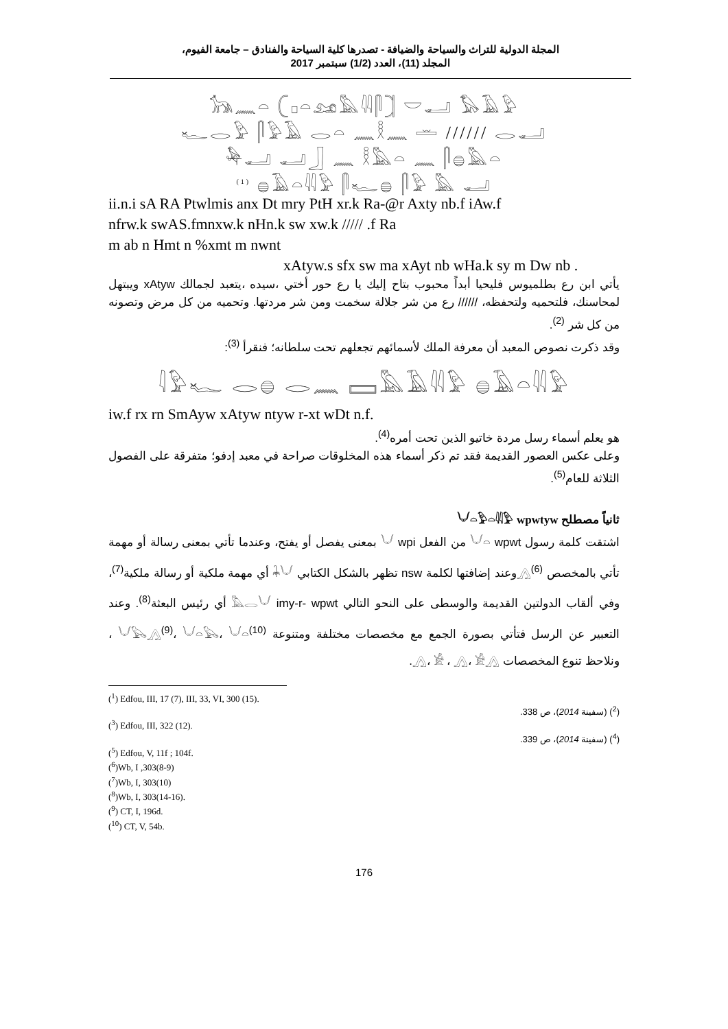المجلة الدولية للتراث والسياحة والضيافة - تصدرها كلية السياحة والفنادق – جامعة الفيوم،
المجلد (11)، العدد (1/2) سبتمبر 2017
𓃥𓈖𓏏 𓍹𓊪𓏏𓃭𓅓𓇌𓋴𓍺 𓎟𓂝 𓅃𓄿𓅱
𓆑𓂋𓅱 𓋴𓅱𓄿 𓂋𓏏 𓈖𓎛𓈖 𓏛 ////// 𓂋𓂝
𓅆𓂝 𓂝𓃀 𓈖 𓎛𓅓𓏏 𓈖 𓋴𓐍𓅓𓏏
<sup>(1)</sup> 𓐍𓄿𓏏𓇌𓅱 𓋴𓆑𓐍 𓋴𓅱 𓅓 𓂝
ii.n.i sA RA Ptwlmis anx Dt mry PtH xr.k Ra-@r Axty nb.f iAw.f
nfrw.k swAS.fmnxw.k nHn.k sw xw.k ///// .f Ra
m ab n Hmt n %xmt m nwnt
xAtyw.s sfx sw ma xAyt nb wHa.k sy m Dw nb .
يأتي ابن رع بطلميوس فليحيا أبداً محبوب بتاح إليك يا رع حور أختي ،سيده ،يتعبد لجمالك xAtyw ويبتهل لمحاسنك، فلتحميه ولتحفظه، ////// رع من شر جلالة سخمت ومن شر مردتها. وتحميه من كل مرض وتصونه من كل شر <sup>(2)</sup>.
وقد ذكرت نصوص المعبد أن معرفة الملك لأسمائهم تجعلهم تحت سلطانه؛ فنقرأ <sup>(3)</sup>:
𓇋𓅱𓆑 𓂋𓐍 𓂋𓈖 𓈙𓅓𓄿𓇌𓅱 𓐍𓄿𓏏𓇌𓅱
iw.f rx rn SmAyw xAtyw ntyw r-xt wDt n.f.
هو يعلم أسماء رسل مردة خاتيو الذين تحت أمره<sup>(4)</sup>.
وعلى عكس العصور القديمة فقد تم ذكر أسماء هذه المخلوقات صراحة في معبد إدفو؛ متفرقة على الفصول الثلاثة للعام<sup>(5)</sup>.
ثانياً مصطلح 𓄋𓏏𓅱𓏏𓇌𓅱 wpwtyw
اشتقت كلمة رسول 𓄋𓏏 wpwt من الفعل 𓄋 wpi بمعنى يفصل أو يفتح، وعندما تأتي بمعنى رسالة أو مهمة تأتي بالمخصص 𓂻<sup>(6)</sup>وعند إضافتها لكلمة nsw تظهر بالشكل الكتابي 𓇓𓄋 أي مهمة ملكية أو رسالة ملكية<sup>(7)</sup>، وفي ألقاب الدولتين القديمة والوسطى على النحو التالي 𓅓𓂋𓄋 imy-r- wpwt أي رئيس البعثة<sup>(8)</sup>. وعند التعبير عن الرسل فتأتي بصورة الجمع مع مخصصات مختلفة ومتنوعة 𓄋𓅂𓂻<sup>(9)</sup>، 𓄋𓏏𓅂، 𓄋𓏏<sup>(10)</sup> ، ونلاحظ تنوع المخصصات 𓂻، 𓀀 ، 𓂻، 𓀀𓂻.
(<sup>1</sup>) Edfou, III, 17 (7), III, 33, VI, 300 (15).
(<sup>2</sup>) (سفينة 2014)، ص 338.
(<sup>3</sup>) Edfou, III, 322 (12).
(<sup>4</sup>) (سفينة 2014)، ص 339.
(<sup>5</sup>) Edfou, V, 11f ; 104f.
(<sup>6</sup>)Wb, I ,303(8-9)
(<sup>7</sup>)Wb, I, 303(10)
(<sup>8</sup>)Wb, I, 303(14-16).
(<sup>9</sup>) CT, I, 196d.
(<sup>10</sup>) CT, V, 54b.
176